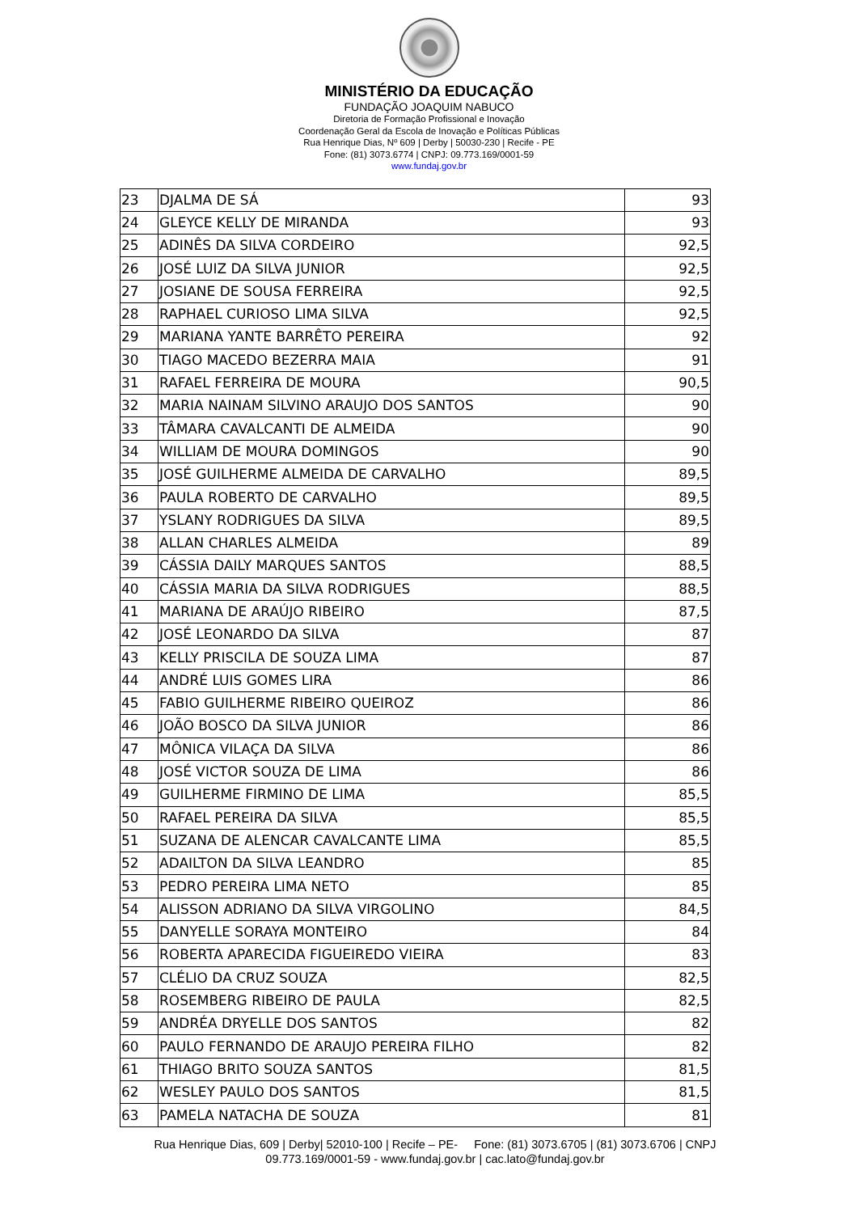MINISTÉRIO DA EDUCAÇÃO
FUNDAÇÃO JOAQUIM NABUCO
Diretoria de Formação Profissional e Inovação
Coordenação Geral da Escola de Inovação e Políticas Públicas
Rua Henrique Dias, Nº 609 | Derby | 50030-230 | Recife - PE
Fone: (81) 3073.6774 | CNPJ: 09.773.169/0001-59
www.fundaj.gov.br
| 23 | DJALMA DE SÁ | 93 |
| 24 | GLEYCE KELLY DE MIRANDA | 93 |
| 25 | ADINÊS DA SILVA CORDEIRO | 92,5 |
| 26 | JOSÉ LUIZ DA SILVA JUNIOR | 92,5 |
| 27 | JOSIANE DE SOUSA FERREIRA | 92,5 |
| 28 | RAPHAEL CURIOSO LIMA SILVA | 92,5 |
| 29 | MARIANA YANTE BARRÊTO PEREIRA | 92 |
| 30 | TIAGO MACEDO BEZERRA MAIA | 91 |
| 31 | RAFAEL FERREIRA DE MOURA | 90,5 |
| 32 | MARIA NAINAM SILVINO ARAUJO DOS SANTOS | 90 |
| 33 | TÂMARA CAVALCANTI DE ALMEIDA | 90 |
| 34 | WILLIAM DE MOURA DOMINGOS | 90 |
| 35 | JOSÉ GUILHERME ALMEIDA DE CARVALHO | 89,5 |
| 36 | PAULA ROBERTO DE CARVALHO | 89,5 |
| 37 | YSLANY RODRIGUES DA SILVA | 89,5 |
| 38 | ALLAN CHARLES ALMEIDA | 89 |
| 39 | CÁSSIA DAILY MARQUES SANTOS | 88,5 |
| 40 | CÁSSIA MARIA DA SILVA RODRIGUES | 88,5 |
| 41 | MARIANA DE ARAÚJO RIBEIRO | 87,5 |
| 42 | JOSÉ LEONARDO DA SILVA | 87 |
| 43 | KELLY PRISCILA DE SOUZA LIMA | 87 |
| 44 | ANDRÉ LUIS GOMES LIRA | 86 |
| 45 | FABIO GUILHERME RIBEIRO QUEIROZ | 86 |
| 46 | JOÃO BOSCO DA SILVA JUNIOR | 86 |
| 47 | MÔNICA VILAÇA DA SILVA | 86 |
| 48 | JOSÉ VICTOR SOUZA DE LIMA | 86 |
| 49 | GUILHERME FIRMINO DE LIMA | 85,5 |
| 50 | RAFAEL PEREIRA DA SILVA | 85,5 |
| 51 | SUZANA DE ALENCAR CAVALCANTE LIMA | 85,5 |
| 52 | ADAILTON DA SILVA LEANDRO | 85 |
| 53 | PEDRO PEREIRA LIMA NETO | 85 |
| 54 | ALISSON ADRIANO DA SILVA VIRGOLINO | 84,5 |
| 55 | DANYELLE SORAYA MONTEIRO | 84 |
| 56 | ROBERTA APARECIDA FIGUEIREDO VIEIRA | 83 |
| 57 | CLÉLIO DA CRUZ SOUZA | 82,5 |
| 58 | ROSEMBERG RIBEIRO DE PAULA | 82,5 |
| 59 | ANDRÉA DRYELLE DOS SANTOS | 82 |
| 60 | PAULO FERNANDO DE ARAUJO PEREIRA FILHO | 82 |
| 61 | THIAGO BRITO SOUZA SANTOS | 81,5 |
| 62 | WESLEY PAULO DOS SANTOS | 81,5 |
| 63 | PAMELA NATACHA DE SOUZA | 81 |
Rua Henrique Dias, 609 | Derby| 52010-100 | Recife – PE- Fone: (81) 3073.6705 | (81) 3073.6706 | CNPJ 09.773.169/0001-59 - www.fundaj.gov.br | cac.lato@fundaj.gov.br